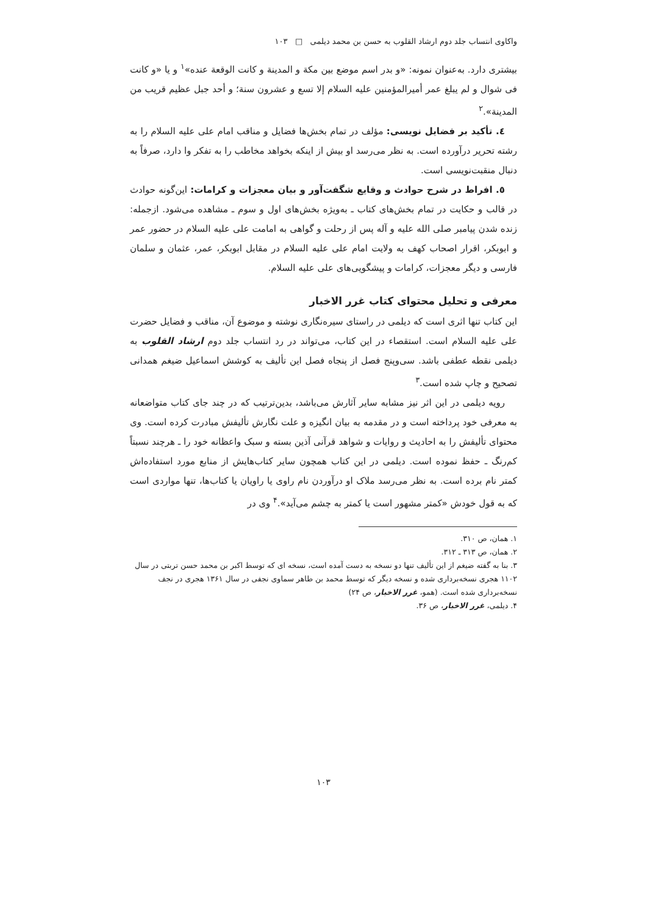واکاوی انتساب جلد دوم ارشاد القلوب به حسن بن محمد دیلمی □ ۱۰۳
بیشتری دارد. به‌عنوان نمونه: «و بدر اسم موضع بین مکة و المدینة و کانت الوقعة عنده»<sup>۱</sup> و یا «و کانت فی شوال و لم یبلغ عمر أمیرالمؤمنین علیه السلام إلا تسع و عشرون سنة؛ و أحد جبل عظیم قریب من المدینة».<sup>۲</sup>
٤. تأکید بر فضایل نویسی: مؤلف در تمام بخش‌ها فضایل و مناقب امام علی علیه السلام را به رشته تحریر درآورده است. به نظر می‌رسد او بیش از اینکه بخواهد مخاطب را به تفکر وا دارد، صرفاً به دنبال منقبت‌نویسی است.
٥. افراط در شرح حوادث و وقایع شگفت‌آور و بیان معجزات و کرامات: این‌گونه حوادث در قالب و حکایت در تمام بخش‌های کتاب ـ به‌ویژه بخش‌های اول و سوم ـ مشاهده می‌شود. ازجمله: زنده شدن پیامبر صلی الله علیه و آله پس از رحلت و گواهی به امامت علی علیه السلام در حضور عمر و ابوبکر، اقرار اصحاب کهف به ولایت امام علی علیه السلام در مقابل ابوبکر، عمر، عثمان و سلمان فارسی و دیگر معجزات، کرامات و پیشگویی‌های علی علیه السلام.
معرفی و تحلیل محتوای کتاب غرر الاخبار
این کتاب تنها اثری است که دیلمی در راستای سیره‌نگاری نوشته و موضوع آن، مناقب و فضایل حضرت علی علیه السلام است. استقصاء در این کتاب، می‌تواند در رد انتساب جلد دوم ارشاد القلوب به دیلمی نقطه عطفی باشد. سی‌وپنج فصل از پنجاه فصل این تألیف به کوشش اسماعیل ضیغم همدانی تصحیح و چاپ شده است.<sup>۳</sup>
رویه دیلمی در این اثر نیز مشابه سایر آثارش می‌باشد، بدین‌ترتیب که در چند جای کتاب متواضعانه به معرفی خود پرداخته است و در مقدمه به بیان انگیزه و علت نگارش تألیفش مبادرت کرده است. وی محتوای تألیفش را به احادیث و روایات و شواهد قرآنی آذین بسته و سبک واعظانه خود را ـ هرچند نسبتاً کم‌رنگ ـ حفظ نموده است. دیلمی در این کتاب همچون سایر کتاب‌هایش از منابع مورد استفاده‌اش کمتر نام برده است. به نظر می‌رسد ملاک او درآوردن نام راوی یا راویان یا کتاب‌ها، تنها مواردی است که به قول خودش «کمتر مشهور است یا کمتر به چشم می‌آید».<sup>۴</sup> وی در
۱. همان، ص ۳۱۰.
۲. همان، ص ۳۱۳ ـ ۳۱۲.
۳. بنا به گفته ضیغم از این تألیف تنها دو نسخه به دست آمده است، نسخه ای که توسط اکبر بن محمد حسن تربتی در سال ۱۱۰۲ هجری نسخه‌برداری شده و نسخه دیگر که توسط محمد بن طاهر سماوی نجفی در سال ۱۳۶۱ هجری در نجف نسخه‌برداری شده است. (همو، غرر الاخبار، ص ۲۴)
۴. دیلمی، غرر الاخبار، ص ۳۶.
۱۰۳